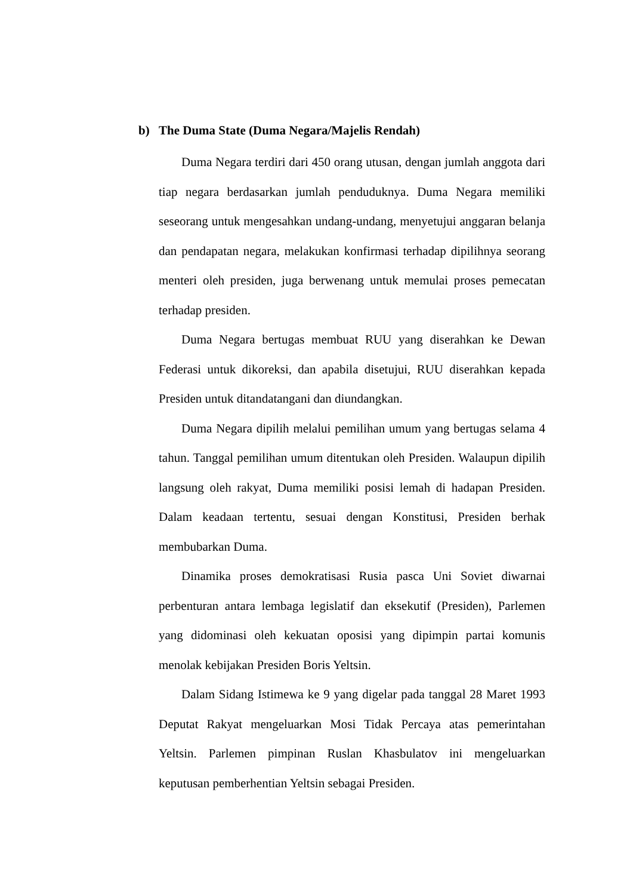b) The Duma State (Duma Negara/Majelis Rendah)
Duma Negara terdiri dari 450 orang utusan, dengan jumlah anggota dari tiap negara berdasarkan jumlah penduduknya. Duma Negara memiliki seseorang untuk mengesahkan undang-undang, menyetujui anggaran belanja dan pendapatan negara, melakukan konfirmasi terhadap dipilihnya seorang menteri oleh presiden, juga berwenang untuk memulai proses pemecatan terhadap presiden.
Duma Negara bertugas membuat RUU yang diserahkan ke Dewan Federasi untuk dikoreksi, dan apabila disetujui, RUU diserahkan kepada Presiden untuk ditandatangani dan diundangkan.
Duma Negara dipilih melalui pemilihan umum yang bertugas selama 4 tahun. Tanggal pemilihan umum ditentukan oleh Presiden. Walaupun dipilih langsung oleh rakyat, Duma memiliki posisi lemah di hadapan Presiden. Dalam keadaan tertentu, sesuai dengan Konstitusi, Presiden berhak membubarkan Duma.
Dinamika proses demokratisasi Rusia pasca Uni Soviet diwarnai perbenturan antara lembaga legislatif dan eksekutif (Presiden), Parlemen yang didominasi oleh kekuatan oposisi yang dipimpin partai komunis menolak kebijakan Presiden Boris Yeltsin.
Dalam Sidang Istimewa ke 9 yang digelar pada tanggal 28 Maret 1993 Deputat Rakyat mengeluarkan Mosi Tidak Percaya atas pemerintahan Yeltsin. Parlemen pimpinan Ruslan Khasbulatov ini mengeluarkan keputusan pemberhentian Yeltsin sebagai Presiden.